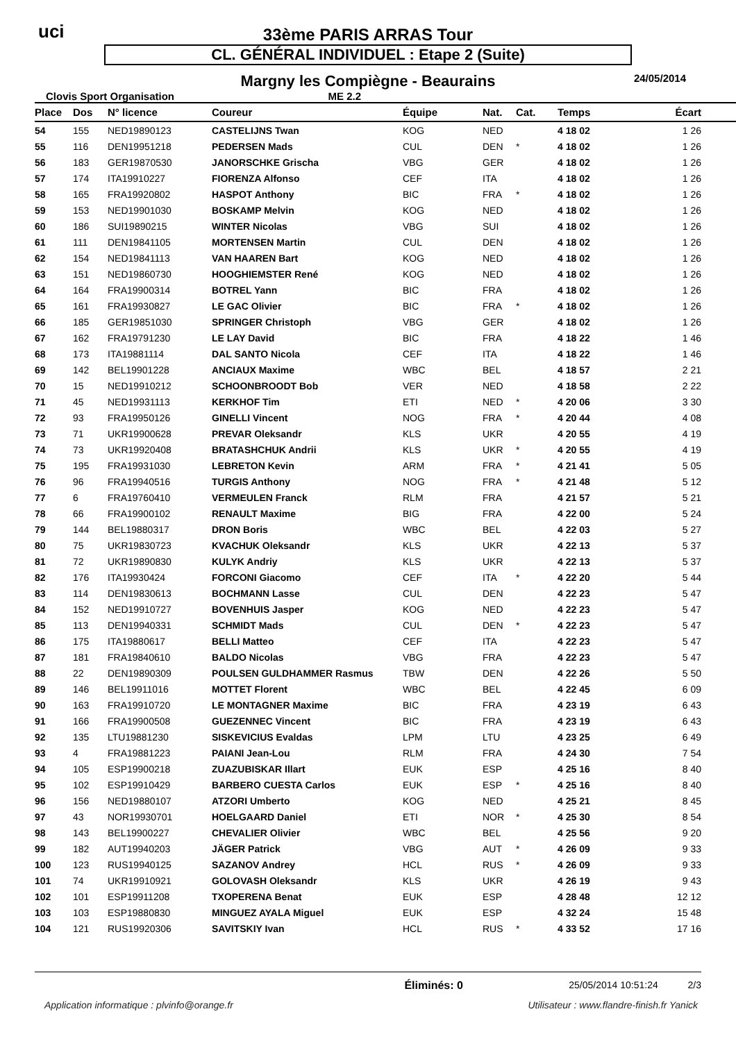uci
33ème PARIS ARRAS Tour
CL. GÉNÉRAL INDIVIDUEL : Etape 2 (Suite)
Margny les Compiègne - Beaurains 24/05/2014
Clovis Sport Organisation ME 2.2
| Place | Dos | N° licence | Coureur | Équipe | Nat. | Cat. | Temps | Écart |
| --- | --- | --- | --- | --- | --- | --- | --- | --- |
| 54 | 155 | NED19890123 | CASTELIJNS Twan | KOG | NED | | 4 18 02 | 1 26 |
| 55 | 116 | DEN19951218 | PEDERSEN Mads | CUL | DEN | * | 4 18 02 | 1 26 |
| 56 | 183 | GER19870530 | JANORSCHKE Grischa | VBG | GER | | 4 18 02 | 1 26 |
| 57 | 174 | ITA19910227 | FIORENZA Alfonso | CEF | ITA | | 4 18 02 | 1 26 |
| 58 | 165 | FRA19920802 | HASPOT Anthony | BIC | FRA | * | 4 18 02 | 1 26 |
| 59 | 153 | NED19901030 | BOSKAMP Melvin | KOG | NED | | 4 18 02 | 1 26 |
| 60 | 186 | SUI19890215 | WINTER Nicolas | VBG | SUI | | 4 18 02 | 1 26 |
| 61 | 111 | DEN19841105 | MORTENSEN Martin | CUL | DEN | | 4 18 02 | 1 26 |
| 62 | 154 | NED19841113 | VAN HAAREN Bart | KOG | NED | | 4 18 02 | 1 26 |
| 63 | 151 | NED19860730 | HOOGHIEMSTER René | KOG | NED | | 4 18 02 | 1 26 |
| 64 | 164 | FRA19900314 | BOTREL Yann | BIC | FRA | | 4 18 02 | 1 26 |
| 65 | 161 | FRA19930827 | LE GAC Olivier | BIC | FRA | * | 4 18 02 | 1 26 |
| 66 | 185 | GER19851030 | SPRINGER Christoph | VBG | GER | | 4 18 02 | 1 26 |
| 67 | 162 | FRA19791230 | LE LAY David | BIC | FRA | | 4 18 22 | 1 46 |
| 68 | 173 | ITA19881114 | DAL SANTO Nicola | CEF | ITA | | 4 18 22 | 1 46 |
| 69 | 142 | BEL19901228 | ANCIAUX Maxime | WBC | BEL | | 4 18 57 | 2 21 |
| 70 | 15 | NED19910212 | SCHOONBROODT Bob | VER | NED | | 4 18 58 | 2 22 |
| 71 | 45 | NED19931113 | KERKHOF Tim | ETI | NED | * | 4 20 06 | 3 30 |
| 72 | 93 | FRA19950126 | GINELLI Vincent | NOG | FRA | * | 4 20 44 | 4 08 |
| 73 | 71 | UKR19900628 | PREVAR Oleksandr | KLS | UKR | | 4 20 55 | 4 19 |
| 74 | 73 | UKR19920408 | BRATASHCHUK Andrii | KLS | UKR | * | 4 20 55 | 4 19 |
| 75 | 195 | FRA19931030 | LEBRETON Kevin | ARM | FRA | * | 4 21 41 | 5 05 |
| 76 | 96 | FRA19940516 | TURGIS Anthony | NOG | FRA | * | 4 21 48 | 5 12 |
| 77 | 6 | FRA19760410 | VERMEULEN Franck | RLM | FRA | | 4 21 57 | 5 21 |
| 78 | 66 | FRA19900102 | RENAULT Maxime | BIG | FRA | | 4 22 00 | 5 24 |
| 79 | 144 | BEL19880317 | DRON Boris | WBC | BEL | | 4 22 03 | 5 27 |
| 80 | 75 | UKR19830723 | KVACHUK Oleksandr | KLS | UKR | | 4 22 13 | 5 37 |
| 81 | 72 | UKR19890830 | KULYK Andriy | KLS | UKR | | 4 22 13 | 5 37 |
| 82 | 176 | ITA19930424 | FORCONI Giacomo | CEF | ITA | * | 4 22 20 | 5 44 |
| 83 | 114 | DEN19830613 | BOCHMANN Lasse | CUL | DEN | | 4 22 23 | 5 47 |
| 84 | 152 | NED19910727 | BOVENHUIS Jasper | KOG | NED | | 4 22 23 | 5 47 |
| 85 | 113 | DEN19940331 | SCHMIDT Mads | CUL | DEN | * | 4 22 23 | 5 47 |
| 86 | 175 | ITA19880617 | BELLI Matteo | CEF | ITA | | 4 22 23 | 5 47 |
| 87 | 181 | FRA19840610 | BALDO Nicolas | VBG | FRA | | 4 22 23 | 5 47 |
| 88 | 22 | DEN19890309 | POULSEN GULDHAMMER Rasmus | TBW | DEN | | 4 22 26 | 5 50 |
| 89 | 146 | BEL19911016 | MOTTET Florent | WBC | BEL | | 4 22 45 | 6 09 |
| 90 | 163 | FRA19910720 | LE MONTAGNER Maxime | BIC | FRA | | 4 23 19 | 6 43 |
| 91 | 166 | FRA19900508 | GUEZENNEC Vincent | BIC | FRA | | 4 23 19 | 6 43 |
| 92 | 135 | LTU19881230 | SISKEVICIUS Evaldas | LPM | LTU | | 4 23 25 | 6 49 |
| 93 | 4 | FRA19881223 | PAIANI Jean-Lou | RLM | FRA | | 4 24 30 | 7 54 |
| 94 | 105 | ESP19900218 | ZUAZUBISKAR Illart | EUK | ESP | | 4 25 16 | 8 40 |
| 95 | 102 | ESP19910429 | BARBERO CUESTA Carlos | EUK | ESP | * | 4 25 16 | 8 40 |
| 96 | 156 | NED19880107 | ATZORI Umberto | KOG | NED | | 4 25 21 | 8 45 |
| 97 | 43 | NOR19930701 | HOELGAARD Daniel | ETI | NOR | * | 4 25 30 | 8 54 |
| 98 | 143 | BEL19900227 | CHEVALIER Olivier | WBC | BEL | | 4 25 56 | 9 20 |
| 99 | 182 | AUT19940203 | JÄGER Patrick | VBG | AUT | * | 4 26 09 | 9 33 |
| 100 | 123 | RUS19940125 | SAZANOV Andrey | HCL | RUS | * | 4 26 09 | 9 33 |
| 101 | 74 | UKR19910921 | GOLOVASH Oleksandr | KLS | UKR | | 4 26 19 | 9 43 |
| 102 | 101 | ESP19911208 | TXOPERENA Benat | EUK | ESP | | 4 28 48 | 12 12 |
| 103 | 103 | ESP19880830 | MINGUEZ AYALA Miguel | EUK | ESP | | 4 32 24 | 15 48 |
| 104 | 121 | RUS19920306 | SAVITSKIY Ivan | HCL | RUS | * | 4 33 52 | 17 16 |
Éliminés: 0 25/05/2014 10:51:24 2/3
Application informatique : plvinfo@orange.fr
Utilisateur : www.flandre-finish.fr Yanick